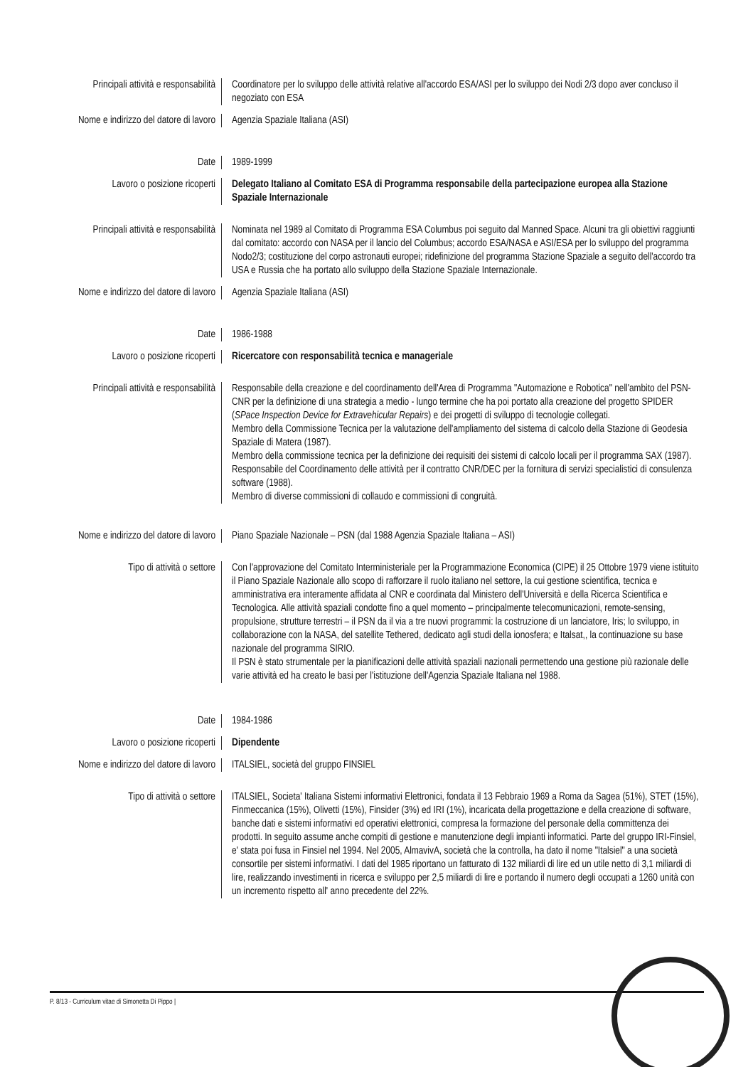Principali attività e responsabilità
Coordinatore per lo sviluppo delle attività relative all'accordo ESA/ASI per lo sviluppo dei Nodi 2/3 dopo aver concluso il negoziato con ESA
Nome e indirizzo del datore di lavoro
Agenzia Spaziale Italiana (ASI)
Date 1989-1999
Lavoro o posizione ricoperti Delegato Italiano al Comitato ESA di Programma responsabile della partecipazione europea alla Stazione Spaziale Internazionale
Principali attività e responsabilità
Nominata nel 1989 al Comitato di Programma ESA Columbus poi seguito dal Manned Space. Alcuni tra gli obiettivi raggiunti dal comitato: accordo con NASA per il lancio del Columbus; accordo ESA/NASA e ASI/ESA per lo sviluppo del programma Nodo2/3; costituzione del corpo astronauti europei; ridefinizione del programma Stazione Spaziale a seguito dell'accordo tra USA e Russia che ha portato allo sviluppo della Stazione Spaziale Internazionale.
Nome e indirizzo del datore di lavoro
Agenzia Spaziale Italiana (ASI)
Date 1986-1988
Lavoro o posizione ricoperti Ricercatore con responsabilità tecnica e manageriale
Principali attività e responsabilità
Responsabile della creazione e del coordinamento dell'Area di Programma "Automazione e Robotica" nell'ambito del PSN-CNR per la definizione di una strategia a medio - lungo termine che ha poi portato alla creazione del progetto SPIDER (SPace Inspection Device for Extravehicular Repairs) e dei progetti di sviluppo di tecnologie collegati.
Membro della Commissione Tecnica per la valutazione dell'ampliamento del sistema di calcolo della Stazione di Geodesia Spaziale di Matera (1987).
Membro della commissione tecnica per la definizione dei requisiti dei sistemi di calcolo locali per il programma SAX (1987).
Responsabile del Coordinamento delle attività per il contratto CNR/DEC per la fornitura di servizi specialistici di consulenza software (1988).
Membro di diverse commissioni di collaudo e commissioni di congruità.
Nome e indirizzo del datore di lavoro
Piano Spaziale Nazionale – PSN (dal 1988 Agenzia Spaziale Italiana – ASI)
Tipo di attività o settore Con l'approvazione del Comitato Interministeriale per la Programmazione Economica (CIPE) il 25 Ottobre 1979 viene istituito il Piano Spaziale Nazionale allo scopo di rafforzare il ruolo italiano nel settore, la cui gestione scientifica, tecnica e amministrativa era interamente affidata al CNR e coordinata dal Ministero dell'Università e della Ricerca Scientifica e Tecnologica. Alle attività spaziali condotte fino a quel momento – principalmente telecomunicazioni, remote-sensing, propulsione, strutture terrestri – il PSN da il via a tre nuovi programmi: la costruzione di un lanciatore, Iris; lo sviluppo, in collaborazione con la NASA, del satellite Tethered, dedicato agli studi della ionosfera; e Italsat,, la continuazione su base nazionale del programma SIRIO.
Il PSN è stato strumentale per la pianificazioni delle attività spaziali nazionali permettendo una gestione più razionale delle varie attività ed ha creato le basi per l'istituzione dell'Agenzia Spaziale Italiana nel 1988.
Date 1984-1986
Lavoro o posizione ricoperti Dipendente
Nome e indirizzo del datore di lavoro
ITALSIEL, società del gruppo FINSIEL
Tipo di attività o settore ITALSIEL, Societa' Italiana Sistemi informativi Elettronici, fondata il 13 Febbraio 1969 a Roma da Sagea (51%), STET (15%), Finmeccanica (15%), Olivetti (15%), Finsider (3%) ed IRI (1%), incaricata della progettazione e della creazione di software, banche dati e sistemi informativi ed operativi elettronici, compresa la formazione del personale della committenza dei prodotti. In seguito assume anche compiti di gestione e manutenzione degli impianti informatici. Parte del gruppo IRI-Finsiel, e' stata poi fusa in Finsiel nel 1994. Nel 2005, AlmavivA, società che la controlla, ha dato il nome "Italsiel" a una società consortile per sistemi informativi. I dati del 1985 riportano un fatturato di 132 miliardi di lire ed un utile netto di 3,1 miliardi di lire, realizzando investimenti in ricerca e sviluppo per 2,5 miliardi di lire e portando il numero degli occupati a 1260 unità con un incremento rispetto all' anno precedente del 22%.
P. 8/13 - Curriculum vitae di Simonetta Di Pippo |